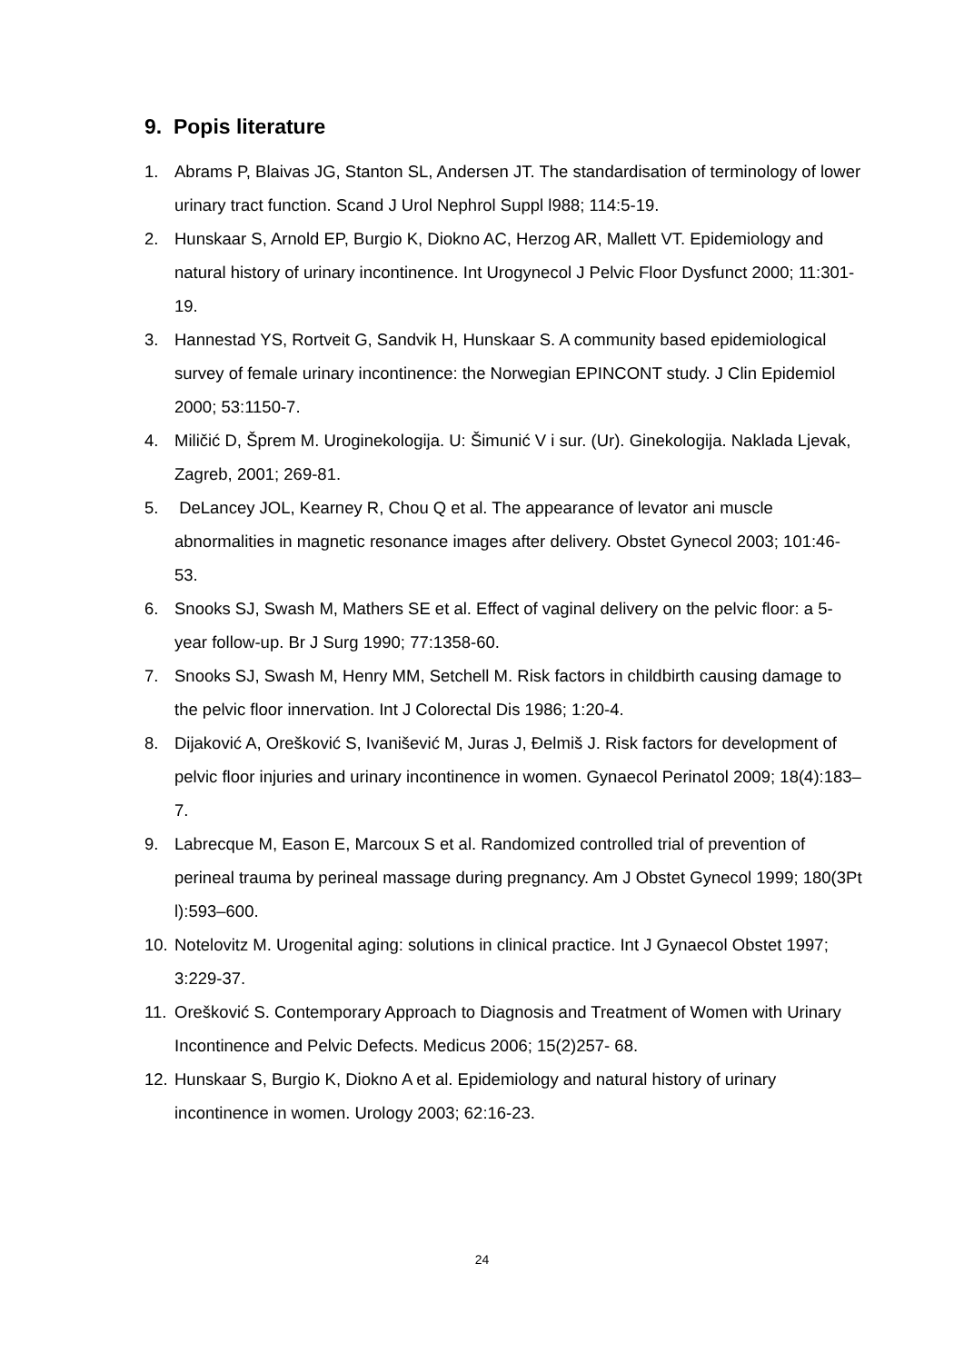9. Popis literature
1. Abrams P, Blaivas JG, Stanton SL, Andersen JT. The standardisation of terminology of lower urinary tract function. Scand J Urol Nephrol Suppl l988; 114:5-19.
2. Hunskaar S, Arnold EP, Burgio K, Diokno AC, Herzog AR, Mallett VT. Epidemiology and natural history of urinary incontinence. Int Urogynecol J Pelvic Floor Dysfunct 2000; 11:301-19.
3. Hannestad YS, Rortveit G, Sandvik H, Hunskaar S. A community based epidemiological survey of female urinary incontinence: the Norwegian EPINCONT study. J Clin Epidemiol 2000; 53:1150-7.
4. Miličić D, Šprem M. Uroginekologija. U: Šimunić V i sur. (Ur). Ginekologija. Naklada Ljevak, Zagreb, 2001; 269-81.
5. DeLancey JOL, Kearney R, Chou Q et al. The appearance of levator ani muscle abnormalities in magnetic resonance images after delivery. Obstet Gynecol 2003; 101:46- 53.
6. Snooks SJ, Swash M, Mathers SE et al. Effect of vaginal delivery on the pelvic floor: a 5- year follow-up. Br J Surg 1990; 77:1358-60.
7. Snooks SJ, Swash M, Henry MM, Setchell M. Risk factors in childbirth causing damage to the pelvic floor innervation. Int J Colorectal Dis 1986; 1:20-4.
8. Dijaković A, Orešković S, Ivanišević M, Juras J, Đelmiš J. Risk factors for development of pelvic floor injuries and urinary incontinence in women. Gynaecol Perinatol 2009; 18(4):183–7.
9. Labrecque M, Eason E, Marcoux S et al. Randomized controlled trial of prevention of perineal trauma by perineal massage during pregnancy. Am J Obstet Gynecol 1999; 180(3Pt l):593–600.
10. Notelovitz M. Urogenital aging: solutions in clinical practice. Int J Gynaecol Obstet 1997; 3:229-37.
11. Orešković S. Contemporary Approach to Diagnosis and Treatment of Women with Urinary Incontinence and Pelvic Defects. Medicus 2006; 15(2)257- 68.
12. Hunskaar S, Burgio K, Diokno A et al. Epidemiology and natural history of urinary incontinence in women. Urology 2003; 62:16-23.
24